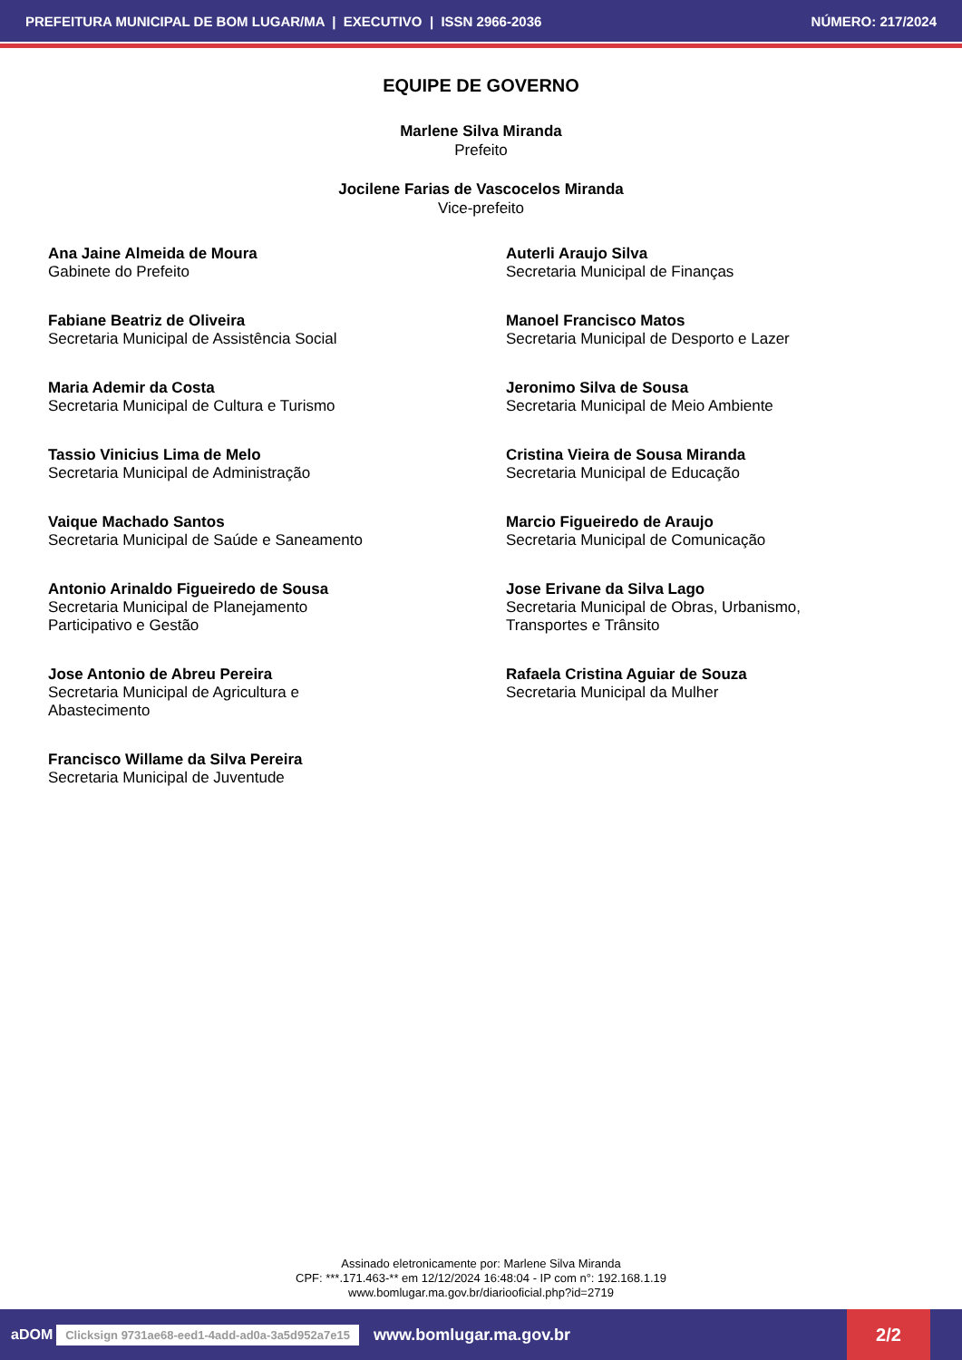PREFEITURA MUNICIPAL DE BOM LUGAR/MA | EXECUTIVO | ISSN 2966-2036 NÚMERO: 217/2024
EQUIPE DE GOVERNO
Marlene Silva Miranda
Prefeito
Jocilene Farias de Vascocelos Miranda
Vice-prefeito
Ana Jaine Almeida de Moura
Gabinete do Prefeito
Auterli Araujo Silva
Secretaria Municipal de Finanças
Fabiane Beatriz de Oliveira
Secretaria Municipal de Assistência Social
Manoel Francisco Matos
Secretaria Municipal de Desporto e Lazer
Maria Ademir da Costa
Secretaria Municipal de Cultura e Turismo
Jeronimo Silva de Sousa
Secretaria Municipal de Meio Ambiente
Tassio Vinicius Lima de Melo
Secretaria Municipal de Administração
Cristina Vieira de Sousa Miranda
Secretaria Municipal de Educação
Vaique Machado Santos
Secretaria Municipal de Saúde e Saneamento
Marcio Figueiredo de Araujo
Secretaria Municipal de Comunicação
Antonio Arinaldo Figueiredo de Sousa
Secretaria Municipal de Planejamento
Participativo e Gestão
Jose Erivane da Silva Lago
Secretaria Municipal de Obras, Urbanismo,
Transportes e Trânsito
Jose Antonio de Abreu Pereira
Secretaria Municipal de Agricultura e
Abastecimento
Rafaela Cristina Aguiar de Souza
Secretaria Municipal da Mulher
Francisco Willame da Silva Pereira
Secretaria Municipal de Juventude
Assinado eletronicamente por: Marlene Silva Miranda
CPF: ***.171.463-** em 12/12/2024 16:48:04 - IP com n°: 192.168.1.19
www.bomlugar.ma.gov.br/diariooficial.php?id=2719
aDOM Clicksign 9731ae68-eed1-4add-ad0a-3a5d952a7e15 www.bomlugar.ma.gov.br 2/2